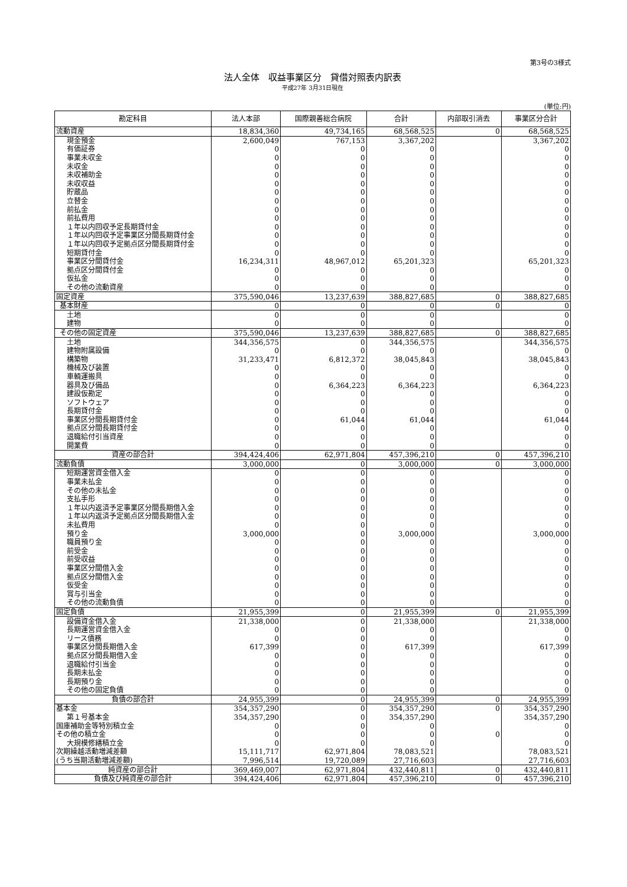第3号の3様式
法人全体　収益事業区分　貸借対照表内訳表
平成27年 3月31日現在
(単位:円)
| 勘定科目 | 法人本部 | 国際親善総合病院 | 合計 | 内部取引消去 | 事業区分合計 |
| --- | --- | --- | --- | --- | --- |
| 流動資産 | 18,834,360 | 49,734,165 | 68,568,525 | 0 | 68,568,525 |
| 現金預金 | 2,600,049 | 767,153 | 3,367,202 | | 3,367,202 |
| 有価証券 | 0 | 0 | 0 | | 0 |
| 事業未収金 | 0 | 0 | 0 | | 0 |
| 未収金 | 0 | 0 | 0 | | 0 |
| 未収補助金 | 0 | 0 | 0 | | 0 |
| 未収収益 | 0 | 0 | 0 | | 0 |
| 貯蔵品 | 0 | 0 | 0 | | 0 |
| 立替金 | 0 | 0 | 0 | | 0 |
| 前払金 | 0 | 0 | 0 | | 0 |
| 前払費用 | 0 | 0 | 0 | | 0 |
| １年以内回収予定長期貸付金 | 0 | 0 | 0 | | 0 |
| １年以内回収予定事業区分間長期貸付金 | 0 | 0 | 0 | | 0 |
| １年以内回収予定拠点区分間長期貸付金 | 0 | 0 | 0 | | 0 |
| 短期貸付金 | 0 | 0 | 0 | | 0 |
| 事業区分間貸付金 | 16,234,311 | 48,967,012 | 65,201,323 | | 65,201,323 |
| 拠点区分間貸付金 | 0 | 0 | 0 | | 0 |
| 仮払金 | 0 | 0 | 0 | | 0 |
| その他の流動資産 | 0 | 0 | 0 | | 0 |
| 固定資産 | 375,590,046 | 13,237,639 | 388,827,685 | 0 | 388,827,685 |
| 基本財産 | 0 | 0 | 0 | 0 | 0 |
| 土地 | 0 | 0 | 0 | | 0 |
| 建物 | 0 | 0 | 0 | | 0 |
| その他の固定資産 | 375,590,046 | 13,237,639 | 388,827,685 | 0 | 388,827,685 |
| 土地 | 344,356,575 | 0 | 344,356,575 | | 344,356,575 |
| 建物附属設備 | 0 | 0 | 0 | | 0 |
| 構築物 | 31,233,471 | 6,812,372 | 38,045,843 | | 38,045,843 |
| 機械及び装置 | 0 | 0 | 0 | | 0 |
| 車輌運搬具 | 0 | 0 | 0 | | 0 |
| 器具及び備品 | 0 | 6,364,223 | 6,364,223 | | 6,364,223 |
| 建設仮勘定 | 0 | 0 | 0 | | 0 |
| ソフトウェア | 0 | 0 | 0 | | 0 |
| 長期貸付金 | 0 | 0 | 0 | | 0 |
| 事業区分間長期貸付金 | 0 | 61,044 | 61,044 | | 61,044 |
| 拠点区分間長期貸付金 | 0 | 0 | 0 | | 0 |
| 退職給付引当資産 | 0 | 0 | 0 | | 0 |
| 開業費 | 0 | 0 | 0 | | 0 |
| 資産の部合計 | 394,424,406 | 62,971,804 | 457,396,210 | 0 | 457,396,210 |
| 流動負債 | 3,000,000 | 0 | 3,000,000 | 0 | 3,000,000 |
| 短期運営資金借入金 | 0 | 0 | 0 | | 0 |
| 事業未払金 | 0 | 0 | 0 | | 0 |
| その他の未払金 | 0 | 0 | 0 | | 0 |
| 支払手形 | 0 | 0 | 0 | | 0 |
| １年以内返済予定事業区分間長期借入金 | 0 | 0 | 0 | | 0 |
| １年以内返済予定拠点区分間長期借入金 | 0 | 0 | 0 | | 0 |
| 未払費用 | 0 | 0 | 0 | | 0 |
| 預り金 | 3,000,000 | 0 | 3,000,000 | | 3,000,000 |
| 職員預り金 | 0 | 0 | 0 | | 0 |
| 前受金 | 0 | 0 | 0 | | 0 |
| 前受収益 | 0 | 0 | 0 | | 0 |
| 事業区分間借入金 | 0 | 0 | 0 | | 0 |
| 拠点区分間借入金 | 0 | 0 | 0 | | 0 |
| 仮受金 | 0 | 0 | 0 | | 0 |
| 賞与引当金 | 0 | 0 | 0 | | 0 |
| その他の流動負債 | 0 | 0 | 0 | | 0 |
| 固定負債 | 21,955,399 | 0 | 21,955,399 | 0 | 21,955,399 |
| 設備資金借入金 | 21,338,000 | 0 | 21,338,000 | | 21,338,000 |
| 長期運営資金借入金 | 0 | 0 | 0 | | 0 |
| リース債務 | 0 | 0 | 0 | | 0 |
| 事業区分間長期借入金 | 617,399 | 0 | 617,399 | | 617,399 |
| 拠点区分間長期借入金 | 0 | 0 | 0 | | 0 |
| 退職給付引当金 | 0 | 0 | 0 | | 0 |
| 長期未払金 | 0 | 0 | 0 | | 0 |
| 長期預り金 | 0 | 0 | 0 | | 0 |
| その他の固定負債 | 0 | 0 | 0 | | 0 |
| 負債の部合計 | 24,955,399 | 0 | 24,955,399 | 0 | 24,955,399 |
| 基本金 | 354,357,290 | 0 | 354,357,290 | 0 | 354,357,290 |
| 第１号基本金 | 354,357,290 | 0 | 354,357,290 | | 354,357,290 |
| 国庫補助金等特別積立金 | 0 | 0 | 0 | | 0 |
| その他の積立金 | 0 | 0 | 0 | 0 | 0 |
| 大規模修繕積立金 | 0 | 0 | 0 | | 0 |
| 次期繰越活動増減差額 | 15,111,717 | 62,971,804 | 78,083,521 | | 78,083,521 |
| (うち当期活動増減差額) | 7,996,514 | 19,720,089 | 27,716,603 | | 27,716,603 |
| 純資産の部合計 | 369,469,007 | 62,971,804 | 432,440,811 | 0 | 432,440,811 |
| 負債及び純資産の部合計 | 394,424,406 | 62,971,804 | 457,396,210 | 0 | 457,396,210 |